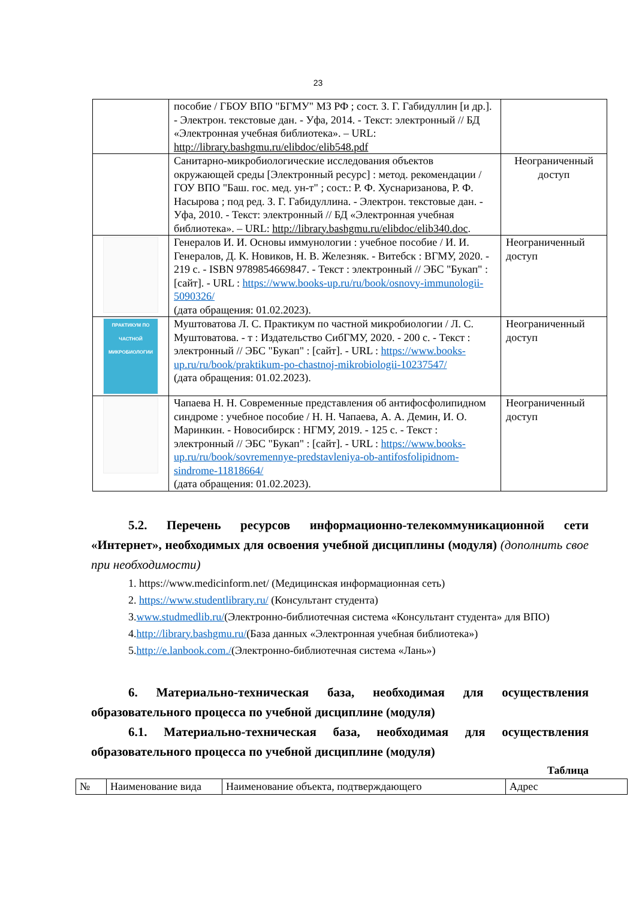23
| | пособие / ГБОУ ВПО "БГМУ" МЗ РФ ; сост. З. Г. Габидуллин [и др.]. - Электрон. текстовые дан. - Уфа, 2014. - Текст: электронный // БД «Электронная учебная библиотека». – URL: http://library.bashgmu.ru/elibdoc/elib548.pdf | |
| | Санитарно-микробиологические исследования объектов окружающей среды [Электронный ресурс] : метод. рекомендации / ГОУ ВПО "Баш. гос. мед. ун-т" ; сост.: Р. Ф. Хуснаризанова, Р. Ф. Насырова ; под ред. З. Г. Габидуллина. - Электрон. текстовые дан. - Уфа, 2010. - Текст: электронный // БД «Электронная учебная библиотека». – URL: http://library.bashgmu.ru/elibdoc/elib340.doc . | Неограниченный доступ |
| | Генералов И. И. Основы иммунологии : учебное пособие / И. И. Генералов, Д. К. Новиков, Н. В. Железняк. - Витебск : ВГМУ, 2020. - 219 с. - ISBN 9789854669847. - Текст : электронный // ЭБС "Букап" : [сайт]. - URL : https://www.books-up.ru/ru/book/osnovy-immunologii-5090326/ (дата обращения: 01.02.2023). | Неограниченный доступ |
| ПРАКТИКУМ ПО ЧАСТНОЙ МИКРОБИОЛОГИИ | Муштоватова Л. С. Практикум по частной микробиологии / Л. С. Муштоватова. - т : Издательство СибГМУ, 2020. - 200 с. - Текст : электронный // ЭБС "Букап" : [сайт]. - URL : https://www.books-up.ru/ru/book/praktikum-po-chastnoj-mikrobiologii-10237547/ (дата обращения: 01.02.2023). | Неограниченный доступ |
| | Чапаева Н. Н. Современные представления об антифосфолипидном синдроме : учебное пособие / Н. Н. Чапаева, А. А. Демин, И. О. Маринкин. - Новосибирск : НГМУ, 2019. - 125 с. - Текст : электронный // ЭБС "Букап" : [сайт]. - URL : https://www.books-up.ru/ru/book/sovremennye-predstavleniya-ob-antifosfolipidnom-sindrome-11818664/ (дата обращения: 01.02.2023). | Неограниченный доступ |
5.2. Перечень ресурсов информационно-телекоммуникационной сети «Интернет», необходимых для освоения учебной дисциплины (модуля) (дополнить свое при необходимости)
1. https://www.medicinform.net/ (Медицинская информационная сеть)
2. https://www.studentlibrary.ru/ (Консультант студента)
3.www.studmedlib.ru/(Электронно-библиотечная система «Консультант студента» для ВПО)
4.http://library.bashgmu.ru/(База данных «Электронная учебная библиотека»)
5.http://e.lanbook.com./(Электронно-библиотечная система «Лань»)
6. Материально-техническая база, необходимая для осуществления образовательного процесса по учебной дисциплине (модуля)
6.1. Материально-техническая база, необходимая для осуществления образовательного процесса по учебной дисциплине (модуля)
Таблица
| № | Наименование вида | Наименование объекта, подтверждающего | Адрес |